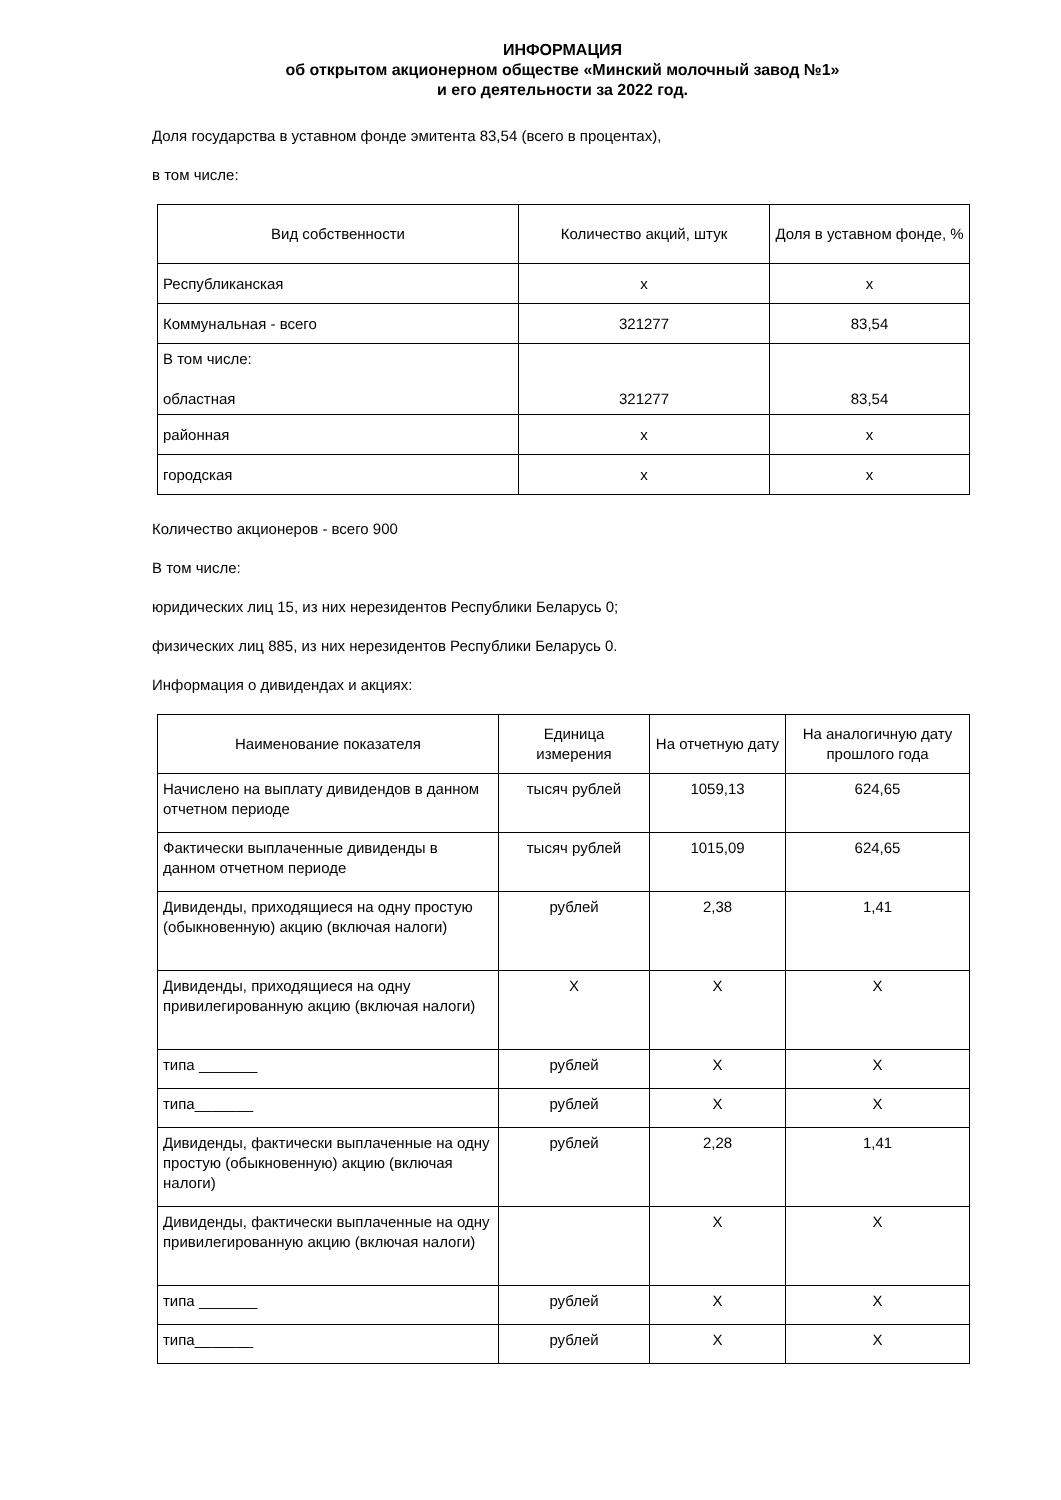ИНФОРМАЦИЯ
об открытом акционерном обществе «Минский молочный завод №1»
и его деятельности за 2022 год.
Доля государства в уставном фонде эмитента 83,54 (всего в процентах),
в том числе:
| Вид собственности | Количество акций, штук | Доля в уставном фонде, % |
| --- | --- | --- |
| Республиканская | x | x |
| Коммунальная - всего | 321277 | 83,54 |
| В том числе: областная | 321277 | 83,54 |
| районная | x | x |
| городская | x | x |
Количество акционеров - всего 900
В том числе:
юридических лиц 15, из них нерезидентов Республики Беларусь 0;
физических лиц 885, из них нерезидентов Республики Беларусь 0.
Информация о дивидендах и акциях:
| Наименование показателя | Единица измерения | На отчетную дату | На аналогичную дату прошлого года |
| --- | --- | --- | --- |
| Начислено на выплату дивидендов в данном отчетном периоде | тысяч рублей | 1059,13 | 624,65 |
| Фактически выплаченные дивиденды в данном отчетном периоде | тысяч рублей | 1015,09 | 624,65 |
| Дивиденды, приходящиеся на одну простую (обыкновенную) акцию (включая налоги) | рублей | 2,38 | 1,41 |
| Дивиденды, приходящиеся на одну привилегированную акцию (включая налоги) | X | X | X |
| типа _______ | рублей | X | X |
| типа_______ | рублей | X | X |
| Дивиденды, фактически выплаченные на одну простую (обыкновенную) акцию (включая налоги) | рублей | 2,28 | 1,41 |
| Дивиденды, фактически выплаченные на одну привилегированную акцию (включая налоги) | | X | X |
| типа _______ | рублей | X | X |
| типа_______ | рублей | X | X |